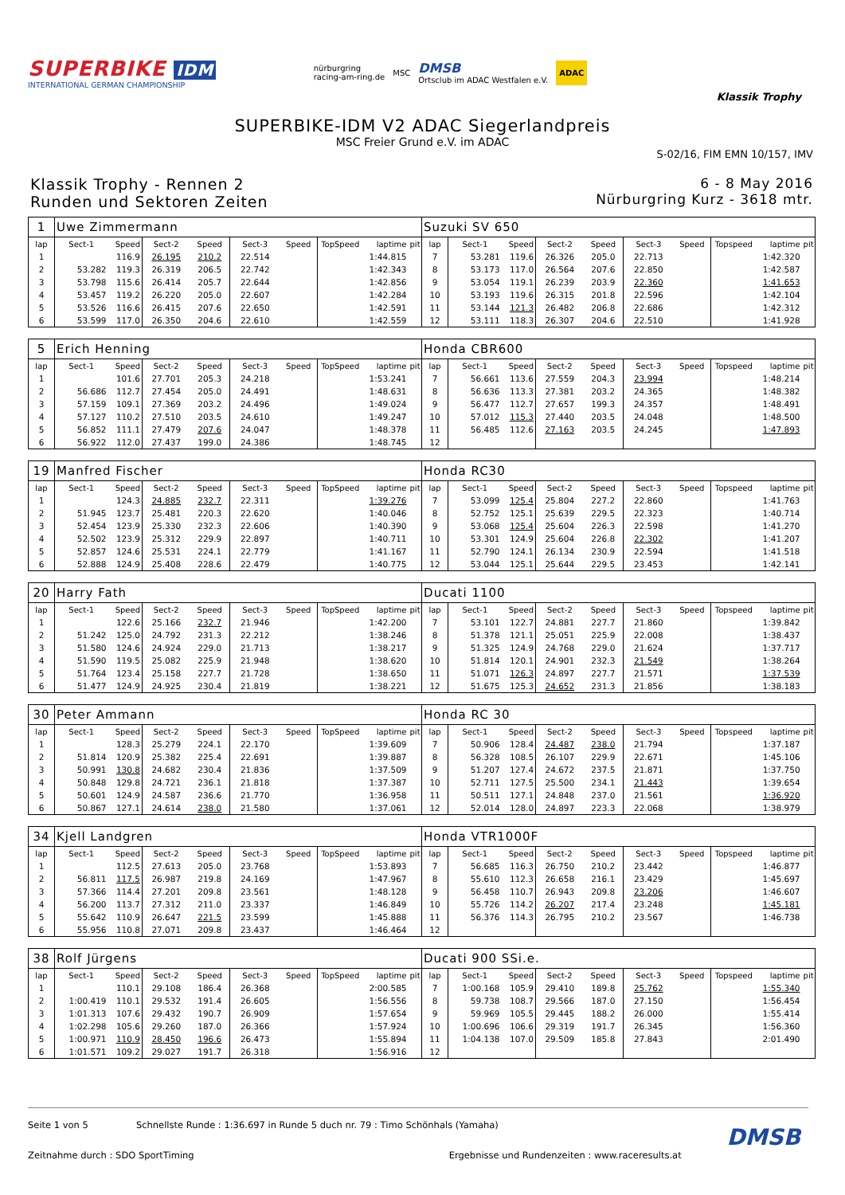SUPERBIKE IDM
INTERNATIONAL GERMAN CHAMPIONSHIP
nürburgring
racing-am-ring.de
MSC
DMSB
Ortsclub im ADAC Westfalen e.V.
ADAC
Klassik Trophy
SUPERBIKE-IDM V2 ADAC Siegerlandpreis
MSC Freier Grund e.V. im ADAC
S-02/16, FIM EMN 10/157, IMV
Klassik Trophy - Rennen 2
Runden und Sektoren Zeiten
6 - 8 May 2016
Nürburgring Kurz - 3618 mtr.
| 1 | Uwe Zimmermann | | | | | | | | | Suzuki SV 650 | | | | | | | | | |
| lap | Sect-1 | Speed | Sect-2 | Speed | Sect-3 | Speed | TopSpeed | laptime | pit | lap | Sect-1 | Speed | Sect-2 | Speed | Sect-3 | Speed | Topspeed | laptime | pit |
| 1 | | 116.9 | 26.195 | 210.2 | 22.514 | | | 1:44.815 | | 7 | 53.281 | 119.6 | 26.326 | 205.0 | 22.713 | | | 1:42.320 | |
| 2 | 53.282 | 119.3 | 26.319 | 206.5 | 22.742 | | | 1:42.343 | | 8 | 53.173 | 117.0 | 26.564 | 207.6 | 22.850 | | | 1:42.587 | |
| 3 | 53.798 | 115.6 | 26.414 | 205.7 | 22.644 | | | 1:42.856 | | 9 | 53.054 | 119.1 | 26.239 | 203.9 | 22.360 | | | 1:41.653 | |
| 4 | 53.457 | 119.2 | 26.220 | 205.0 | 22.607 | | | 1:42.284 | | 10 | 53.193 | 119.6 | 26.315 | 201.8 | 22.596 | | | 1:42.104 | |
| 5 | 53.526 | 116.6 | 26.415 | 207.6 | 22.650 | | | 1:42.591 | | 11 | 53.144 | 121.3 | 26.482 | 206.8 | 22.686 | | | 1:42.312 | |
| 6 | 53.599 | 117.0 | 26.350 | 204.6 | 22.610 | | | 1:42.559 | | 12 | 53.111 | 118.3 | 26.307 | 204.6 | 22.510 | | | 1:41.928 | |
| 5 | Erich Henning | | | | | | | | | Honda CBR600 | | | | | | | | | |
| lap | Sect-1 | Speed | Sect-2 | Speed | Sect-3 | Speed | TopSpeed | laptime | pit | lap | Sect-1 | Speed | Sect-2 | Speed | Sect-3 | Speed | Topspeed | laptime | pit |
| 1 | | 101.6 | 27.701 | 205.3 | 24.218 | | | 1:53.241 | | 7 | 56.661 | 113.6 | 27.559 | 204.3 | 23.994 | | | 1:48.214 | |
| 2 | 56.686 | 112.7 | 27.454 | 205.0 | 24.491 | | | 1:48.631 | | 8 | 56.636 | 113.3 | 27.381 | 203.2 | 24.365 | | | 1:48.382 | |
| 3 | 57.159 | 109.1 | 27.369 | 203.2 | 24.496 | | | 1:49.024 | | 9 | 56.477 | 112.7 | 27.657 | 199.3 | 24.357 | | | 1:48.491 | |
| 4 | 57.127 | 110.2 | 27.510 | 203.5 | 24.610 | | | 1:49.247 | | 10 | 57.012 | 115.3 | 27.440 | 203.5 | 24.048 | | | 1:48.500 | |
| 5 | 56.852 | 111.1 | 27.479 | 207.6 | 24.047 | | | 1:48.378 | | 11 | 56.485 | 112.6 | 27.163 | 203.5 | 24.245 | | | 1:47.893 | |
| 6 | 56.922 | 112.0 | 27.437 | 199.0 | 24.386 | | | 1:48.745 | | 12 | | | | | | | | | |
| 19 | Manfred Fischer | | | | | | | | | Honda RC30 | | | | | | | | | |
| lap | Sect-1 | Speed | Sect-2 | Speed | Sect-3 | Speed | TopSpeed | laptime | pit | lap | Sect-1 | Speed | Sect-2 | Speed | Sect-3 | Speed | Topspeed | laptime | pit |
| 1 | | 124.3 | 24.885 | 232.7 | 22.311 | | | 1:39.276 | | 7 | 53.099 | 125.4 | 25.804 | 227.2 | 22.860 | | | 1:41.763 | |
| 2 | 51.945 | 123.7 | 25.481 | 220.3 | 22.620 | | | 1:40.046 | | 8 | 52.752 | 125.1 | 25.639 | 229.5 | 22.323 | | | 1:40.714 | |
| 3 | 52.454 | 123.9 | 25.330 | 232.3 | 22.606 | | | 1:40.390 | | 9 | 53.068 | 125.4 | 25.604 | 226.3 | 22.598 | | | 1:41.270 | |
| 4 | 52.502 | 123.9 | 25.312 | 229.9 | 22.897 | | | 1:40.711 | | 10 | 53.301 | 124.9 | 25.604 | 226.8 | 22.302 | | | 1:41.207 | |
| 5 | 52.857 | 124.6 | 25.531 | 224.1 | 22.779 | | | 1:41.167 | | 11 | 52.790 | 124.1 | 26.134 | 230.9 | 22.594 | | | 1:41.518 | |
| 6 | 52.888 | 124.9 | 25.408 | 228.6 | 22.479 | | | 1:40.775 | | 12 | 53.044 | 125.1 | 25.644 | 229.5 | 23.453 | | | 1:42.141 | |
| 20 | Harry Fath | | | | | | | | | Ducati 1100 | | | | | | | | | |
| lap | Sect-1 | Speed | Sect-2 | Speed | Sect-3 | Speed | TopSpeed | laptime | pit | lap | Sect-1 | Speed | Sect-2 | Speed | Sect-3 | Speed | Topspeed | laptime | pit |
| 1 | | 122.6 | 25.166 | 232.7 | 21.946 | | | 1:42.200 | | 7 | 53.101 | 122.7 | 24.881 | 227.7 | 21.860 | | | 1:39.842 | |
| 2 | 51.242 | 125.0 | 24.792 | 231.3 | 22.212 | | | 1:38.246 | | 8 | 51.378 | 121.1 | 25.051 | 225.9 | 22.008 | | | 1:38.437 | |
| 3 | 51.580 | 124.6 | 24.924 | 229.0 | 21.713 | | | 1:38.217 | | 9 | 51.325 | 124.9 | 24.768 | 229.0 | 21.624 | | | 1:37.717 | |
| 4 | 51.590 | 119.5 | 25.082 | 225.9 | 21.948 | | | 1:38.620 | | 10 | 51.814 | 120.1 | 24.901 | 232.3 | 21.549 | | | 1:38.264 | |
| 5 | 51.764 | 123.4 | 25.158 | 227.7 | 21.728 | | | 1:38.650 | | 11 | 51.071 | 126.3 | 24.897 | 227.7 | 21.571 | | | 1:37.539 | |
| 6 | 51.477 | 124.9 | 24.925 | 230.4 | 21.819 | | | 1:38.221 | | 12 | 51.675 | 125.3 | 24.652 | 231.3 | 21.856 | | | 1:38.183 | |
| 30 | Peter Ammann | | | | | | | | | Honda RC 30 | | | | | | | | | |
| lap | Sect-1 | Speed | Sect-2 | Speed | Sect-3 | Speed | TopSpeed | laptime | pit | lap | Sect-1 | Speed | Sect-2 | Speed | Sect-3 | Speed | Topspeed | laptime | pit |
| 1 | | 128.3 | 25.279 | 224.1 | 22.170 | | | 1:39.609 | | 7 | 50.906 | 128.4 | 24.487 | 238.0 | 21.794 | | | 1:37.187 | |
| 2 | 51.814 | 120.9 | 25.382 | 225.4 | 22.691 | | | 1:39.887 | | 8 | 56.328 | 108.5 | 26.107 | 229.9 | 22.671 | | | 1:45.106 | |
| 3 | 50.991 | 130.8 | 24.682 | 230.4 | 21.836 | | | 1:37.509 | | 9 | 51.207 | 127.4 | 24.672 | 237.5 | 21.871 | | | 1:37.750 | |
| 4 | 50.848 | 129.8 | 24.721 | 236.1 | 21.818 | | | 1:37.387 | | 10 | 52.711 | 127.5 | 25.500 | 234.1 | 21.443 | | | 1:39.654 | |
| 5 | 50.601 | 124.9 | 24.587 | 236.6 | 21.770 | | | 1:36.958 | | 11 | 50.511 | 127.1 | 24.848 | 237.0 | 21.561 | | | 1:36.920 | |
| 6 | 50.867 | 127.1 | 24.614 | 238.0 | 21.580 | | | 1:37.061 | | 12 | 52.014 | 128.0 | 24.897 | 223.3 | 22.068 | | | 1:38.979 | |
| 34 | Kjell Landgren | | | | | | | | | Honda VTR1000F | | | | | | | | | |
| lap | Sect-1 | Speed | Sect-2 | Speed | Sect-3 | Speed | TopSpeed | laptime | pit | lap | Sect-1 | Speed | Sect-2 | Speed | Sect-3 | Speed | Topspeed | laptime | pit |
| 1 | | 112.5 | 27.613 | 205.0 | 23.768 | | | 1:53.893 | | 7 | 56.685 | 116.3 | 26.750 | 210.2 | 23.442 | | | 1:46.877 | |
| 2 | 56.811 | 117.5 | 26.987 | 219.8 | 24.169 | | | 1:47.967 | | 8 | 55.610 | 112.3 | 26.658 | 216.1 | 23.429 | | | 1:45.697 | |
| 3 | 57.366 | 114.4 | 27.201 | 209.8 | 23.561 | | | 1:48.128 | | 9 | 56.458 | 110.7 | 26.943 | 209.8 | 23.206 | | | 1:46.607 | |
| 4 | 56.200 | 113.7 | 27.312 | 211.0 | 23.337 | | | 1:46.849 | | 10 | 55.726 | 114.2 | 26.207 | 217.4 | 23.248 | | | 1:45.181 | |
| 5 | 55.642 | 110.9 | 26.647 | 221.5 | 23.599 | | | 1:45.888 | | 11 | 56.376 | 114.3 | 26.795 | 210.2 | 23.567 | | | 1:46.738 | |
| 6 | 55.956 | 110.8 | 27.071 | 209.8 | 23.437 | | | 1:46.464 | | 12 | | | | | | | | | |
| 38 | Rolf Jürgens | | | | | | | | | Ducati 900 SSi.e. | | | | | | | | | |
| lap | Sect-1 | Speed | Sect-2 | Speed | Sect-3 | Speed | TopSpeed | laptime | pit | lap | Sect-1 | Speed | Sect-2 | Speed | Sect-3 | Speed | Topspeed | laptime | pit |
| 1 | | 110.1 | 29.108 | 186.4 | 26.368 | | | 2:00.585 | | 7 | 1:00.168 | 105.9 | 29.410 | 189.8 | 25.762 | | | 1:55.340 | |
| 2 | 1:00.419 | 110.1 | 29.532 | 191.4 | 26.605 | | | 1:56.556 | | 8 | 59.738 | 108.7 | 29.566 | 187.0 | 27.150 | | | 1:56.454 | |
| 3 | 1:01.313 | 107.6 | 29.432 | 190.7 | 26.909 | | | 1:57.654 | | 9 | 59.969 | 105.5 | 29.445 | 188.2 | 26.000 | | | 1:55.414 | |
| 4 | 1:02.298 | 105.6 | 29.260 | 187.0 | 26.366 | | | 1:57.924 | | 10 | 1:00.696 | 106.6 | 29.319 | 191.7 | 26.345 | | | 1:56.360 | |
| 5 | 1:00.971 | 110.9 | 28.450 | 196.6 | 26.473 | | | 1:55.894 | | 11 | 1:04.138 | 107.0 | 29.509 | 185.8 | 27.843 | | | 2:01.490 | |
| 6 | 1:01.571 | 109.2 | 29.027 | 191.7 | 26.318 | | | 1:56.916 | | 12 | | | | | | | | | |
Seite 1 von 5 Schnellste Runde : 1:36.697 in Runde 5 duch nr. 79 : Timo Schönhals (Yamaha)
DMSB
Zeitnahme durch : SDO SportTiming Ergebnisse und Rundenzeiten : www.raceresults.at